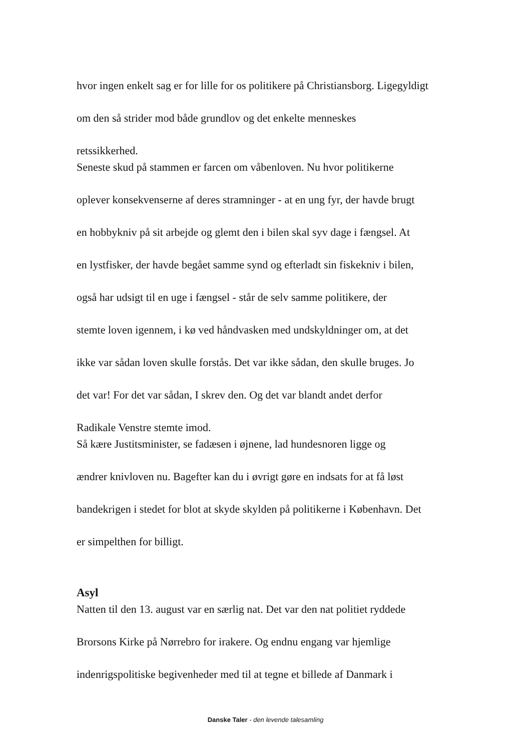hvor ingen enkelt sag er for lille for os politikere på Christiansborg. Ligegyldigt
om den så strider mod både grundlov og det enkelte menneskes
retssikkerhed.
Seneste skud på stammen er farcen om våbenloven. Nu hvor politikerne
oplever konsekvenserne af deres stramninger - at en ung fyr, der havde brugt
en hobbykniv på sit arbejde og glemt den i bilen skal syv dage i fængsel. At
en lystfisker, der havde begået samme synd og efterladt sin fiskekniv i bilen,
også har udsigt til en uge i fængsel - står de selv samme politikere, der
stemte loven igennem, i kø ved håndvasken med undskyldninger om, at det
ikke var sådan loven skulle forstås. Det var ikke sådan, den skulle bruges. Jo
det var! For det var sådan, I skrev den. Og det var blandt andet derfor
Radikale Venstre stemte imod.
Så kære Justitsminister, se fadæsen i øjnene, lad hundesnoren ligge og
ændrer knivloven nu. Bagefter kan du i øvrigt gøre en indsats for at få løst
bandekrigen i stedet for blot at skyde skylden på politikerne i København. Det
er simpelthen for billigt.
Asyl
Natten til den 13. august var en særlig nat. Det var den nat politiet ryddede
Brorsons Kirke på Nørrebro for irakere. Og endnu engang var hjemlige
indenrigspolitiske begivenheder med til at tegne et billede af Danmark i
Danske Taler - den levende talesamling